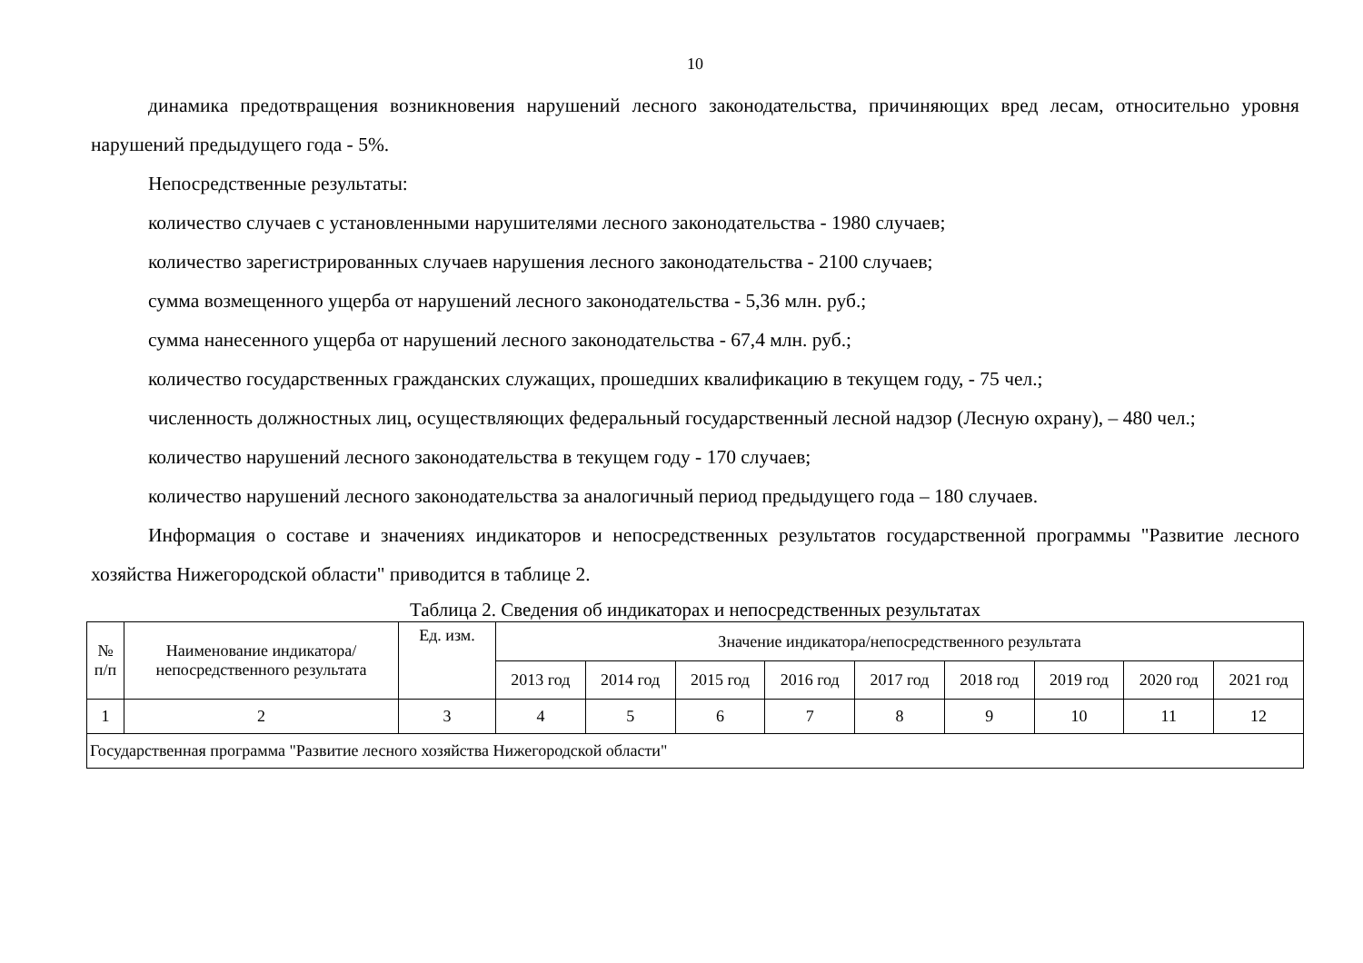10
динамика предотвращения возникновения нарушений лесного законодательства, причиняющих вред лесам, относительно уровня нарушений предыдущего года - 5%.
Непосредственные результаты:
количество случаев с установленными нарушителями лесного законодательства - 1980 случаев;
количество зарегистрированных случаев нарушения лесного законодательства - 2100 случаев;
сумма возмещенного ущерба от нарушений лесного законодательства - 5,36 млн. руб.;
сумма нанесенного ущерба от нарушений лесного законодательства - 67,4 млн. руб.;
количество государственных гражданских служащих, прошедших квалификацию в текущем году, - 75 чел.;
численность должностных лиц, осуществляющих федеральный государственный лесной надзор (Лесную охрану), – 480 чел.;
количество нарушений лесного законодательства в текущем году - 170 случаев;
количество нарушений лесного законодательства за аналогичный период предыдущего года – 180 случаев.
Информация о составе и значениях индикаторов и непосредственных результатов государственной программы "Развитие лесного хозяйства Нижегородской области" приводится в таблице 2.
Таблица 2. Сведения об индикаторах и непосредственных результатах
| № п/п | Наименование индикатора/непосредственного результата | Ед. изм. | Значение индикатора/непосредственного результата | | | | | | | | |
| --- | --- | --- | --- | --- | --- | --- | --- | --- | --- | --- | --- |
| | | | 2013 год | 2014 год | 2015 год | 2016 год | 2017 год | 2018 год | 2019 год | 2020 год | 2021 год |
| 1 | 2 | 3 | 4 | 5 | 6 | 7 | 8 | 9 | 10 | 11 | 12 |
| Государственная программа "Развитие лесного хозяйства Нижегородской области" | | | | | | | | | | | |